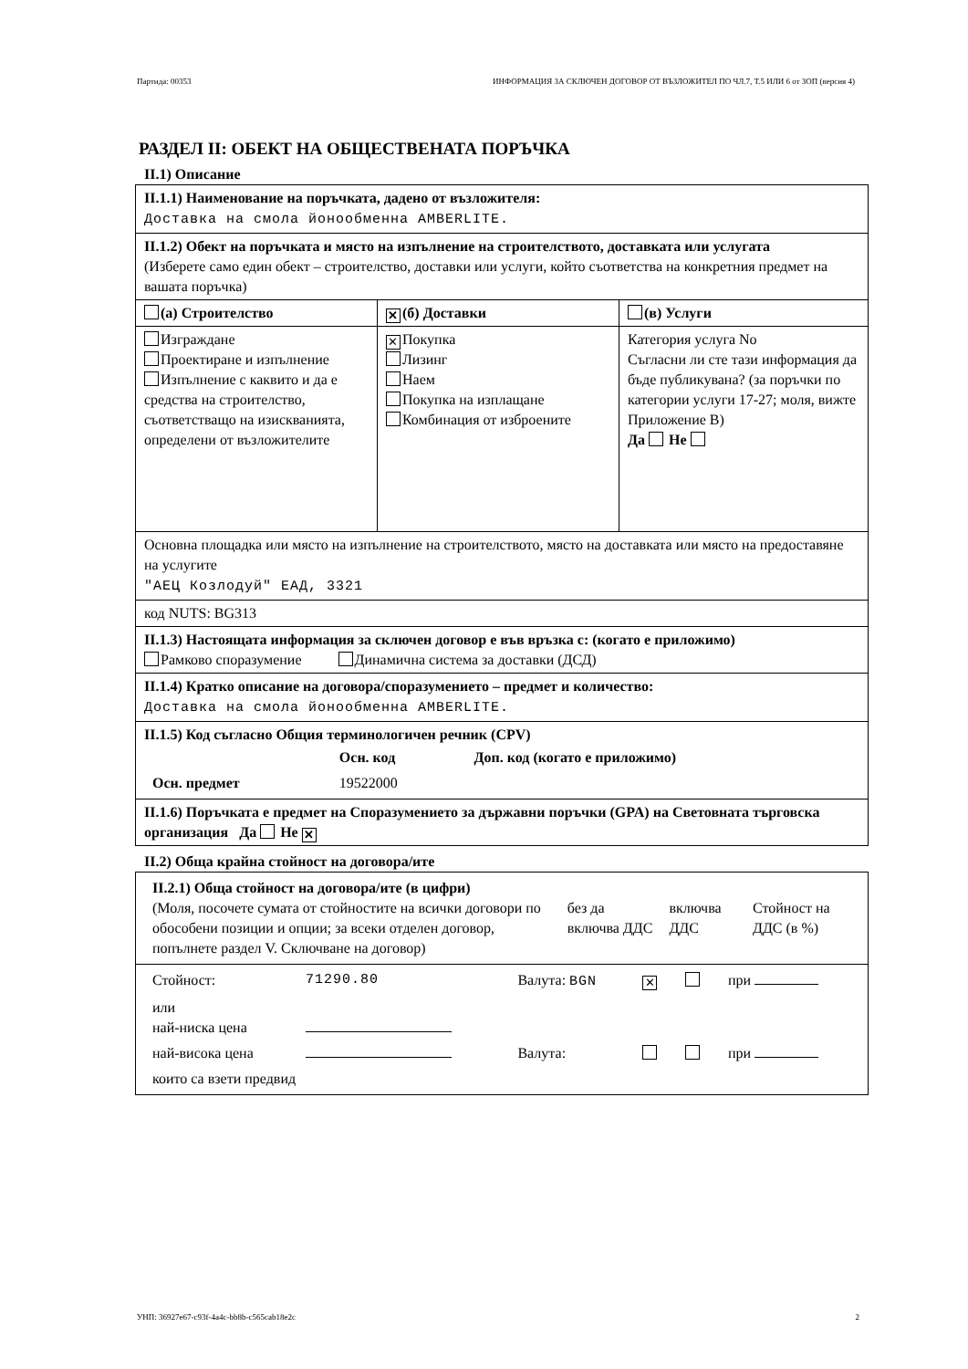Партида: 00353 ИНФОРМАЦИЯ ЗА СКЛЮЧЕН ДОГОВОР ОТ ВЪЗЛОЖИТЕЛ ПО ЧЛ.7, Т.5 ИЛИ 6 от ЗОП (версия 4)
РАЗДЕЛ II: ОБЕКТ НА ОБЩЕСТВЕНАТА ПОРЪЧКА
II.1) Описание
| II.1.1) Наименование на поръчката, дадено от възложителя: Доставка на смола йонообменна AMBERLITE. | | |
| II.1.2) Обект на поръчката и място на изпълнение на строителството, доставката или услугата (Изберете само един обект – строителство, доставки или услуги, който съответства на конкретния предмет на вашата поръчка) | | |
| (а) Строителство | ✕ (б) Доставки | (в) Услуги |
| Изграждане Проектиране и изпълнение Изпълнение с каквито и да е средства на строителство, съответстващо на изискванията, определени от възложителите | ✕ Покупка Лизинг Наем Покупка на изплащане Комбинация от изброените | Категория услуга No Съгласни ли сте тази информация да бъде публикувана? (за поръчки по категории услуги 17-27; моля, вижте Приложение В) Да Не |
| Основна площадка или място на изпълнение на строителството, място на доставката или място на предоставяне на услугите "АЕЦ Козлодуй" ЕАД, 3321 | | |
| код NUTS: BG313 | | |
| II.1.3) Настоящата информация за сключен договор е във връзка с: (когато е приложимо) Рамково споразумение Динамична система за доставки (ДСД) | | |
| II.1.4) Кратко описание на договора/споразумението – предмет и количество: Доставка на смола йонообменна AMBERLITE. | | |
| II.1.5) Код съгласно Общия терминологичен речник (CPV) / / Осн. код / Доп. код (когато е приложимо) / / Осн. предмет / 19522000 / / | | |
| II.1.6) Поръчката е предмет на Споразумението за държавни поръчки (GPA) на Световната търговска организация Да Не ✕ | | |
II.2) Обща крайна стойност на договора/ите
| / II.2.1) Обща стойност на договора/ите (в цифри) (Моля, посочете сумата от стойностите на всички договори по обособени позиции и опции; за всеки отделен договор, попълнете раздел V. Сключване на договор) / без да включва ДДС / включва ДДС / Стойност на ДДС (в %) / |
| / Стойност: / 71290.80 / Валута: BGN / ✕ / / при / / или най-ниска цена / / / / / / / най-висока цена / / Валута: / / / при / / които са взети предвид / / / / / / |
УНП: 36927e67-c93f-4a4c-bb8b-c565cab18e2c 2